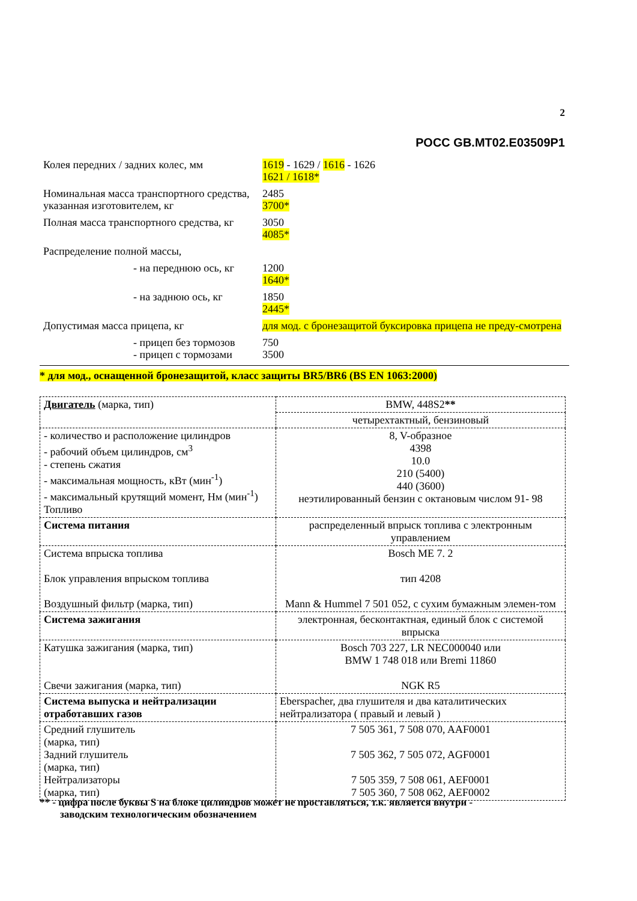2
РОСС GB.MT02.E03509P1
Колея передних / задних колес, мм 1619 - 1629 / 1616 - 1626
1621 / 1618*
Номинальная масса транспортного средства, указанная изготовителем, кг
2485
3700*
Полная масса транспортного средства, кг
3050
4085*
Распределение полной массы,
- на переднюю ось, кг
1200
1640*
- на заднюю ось, кг 1850
2445*
Допустимая масса прицепа, кг для мод. с бронезащитой буксировка прицепа не преду-смотрена
- прицеп без тормозов
- прицеп с тормозами
750
3500
* для мод., оснащенной бронезащитой, класс защиты BR5/BR6 (BS EN 1063:2000)
| Двигатель (марка, тип) | BMW, 448S2 ** |
| | четырехтактный, бензиновый |
| - количество и расположение цилиндров - рабочий объем цилиндров, см<sup>3</sup> - степень сжатия - максимальная мощность, кВт (мин<sup>-1</sup>) - максимальный крутящий момент, Нм (мин<sup>-1</sup>) Топливо | 8, V-образное 4398 10.0 210 (5400) 440 (3600) неэтилированный бензин с октановым числом 91- 98 |
| Система питания | распределенный впрыск топлива с электронным управлением |
| Система впрыска топлива Блок управления впрыском топлива Воздушный фильтр (марка, тип) | Bosch ME 7. 2 тип 4208 Mann & Hummel 7 501 052, с сухим бумажным элемен-том |
| Система зажигания | электронная, бесконтактная, единый блок с системой впрыска |
| Катушка зажигания (марка, тип) Свечи зажигания (марка, тип) | Bosch 703 227, LR NEC000040 или BMW 1 748 018 или Bremi 11860 NGK R5 |
| Система выпуска и нейтрализации отработавших газов | Eberspacher, два глушителя и два каталитических нейтрализатора ( правый и левый ) |
| Средний глушитель (марка, тип) Задний глушитель (марка, тип) Нейтрализаторы (марка, тип) | 7 505 361, 7 508 070, AAF0001 7 505 362, 7 505 072, AGF0001 7 505 359, 7 508 061, AEF0001 7 505 360, 7 508 062, AEF0002 |
** - цифра после буквы S на блоке цилиндров может не проставляться, т.к. является внутри -
заводским технологическим обозначением